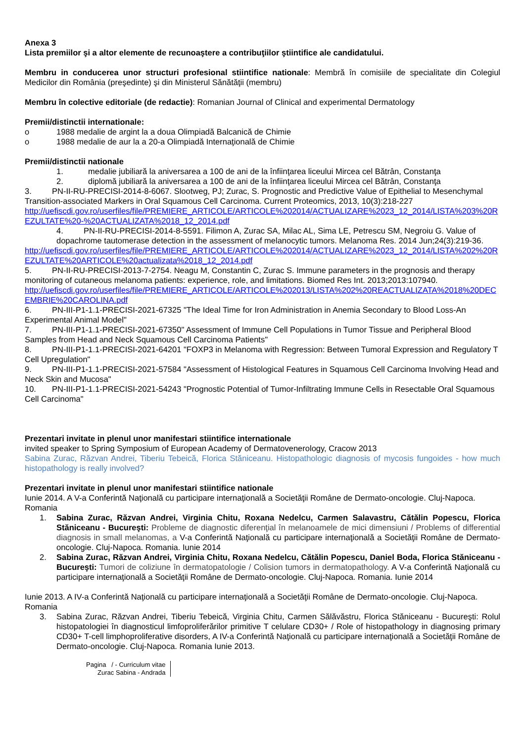Anexa 3
Lista premiilor şi a altor elemente de recunoaştere a contribuţiilor ştiintifice ale candidatului.
Membru in conducerea unor structuri profesional stiintifice nationale: Membră în comisiile de specialitate din Colegiul Medicilor din România (preşedinte) şi din Ministerul Sănătăţii (membru)
Membru în colective editoriale (de redactie): Romanian Journal of Clinical and experimental Dermatology
Premii/distinctii internationale:
o 1988 medalie de argint la a doua Olimpiadă Balcanică de Chimie
o 1988 medalie de aur la a 20-a Olimpiadă Internaţională de Chimie
Premii/distinctii nationale
1. medalie jubiliară la aniversarea a 100 de ani de la înfiinţarea liceului Mircea cel Bătrân, Constanţa
2. diplomă jubiliară la aniversarea a 100 de ani de la înfiinţarea liceului Mircea cel Bătrân, Constanţa
3. PN-II-RU-PRECISI-2014-8-6067. Slootweg, PJ; Zurac, S. Prognostic and Predictive Value of Epithelial to Mesenchymal Transition-associated Markers in Oral Squamous Cell Carcinoma. Current Proteomics, 2013, 10(3):218-227
http://uefiscdi.gov.ro/userfiles/file/PREMIERE_ARTICOLE/ARTICOLE%202014/ACTUALIZARE%2023_12_2014/LISTA%203%20REZULTATE%20-%20ACTUALIZATA%2018_12_2014.pdf
4. PN-II-RU-PRECISI-2014-8-5591. Filimon A, Zurac SA, Milac AL, Sima LE, Petrescu SM, Negroiu G. Value of dopachrome tautomerase detection in the assessment of melanocytic tumors. Melanoma Res. 2014 Jun;24(3):219-36.
http://uefiscdi.gov.ro/userfiles/file/PREMIERE_ARTICOLE/ARTICOLE%202014/ACTUALIZARE%2023_12_2014/LISTA%202%20REZULTATE%20ARTICOLE%20actualizata%2018_12_2014.pdf
5. PN-II-RU-PRECISI-2013-7-2754. Neagu M, Constantin C, Zurac S. Immune parameters in the prognosis and therapy monitoring of cutaneous melanoma patients: experience, role, and limitations. Biomed Res Int. 2013;2013:107940.
http://uefiscdi.gov.ro/userfiles/file/PREMIERE_ARTICOLE/ARTICOLE%202013/LISTA%202%20REACTUALIZATA%2018%20DECEMBRIE%20CAROLINA.pdf
6. PN-III-P1-1.1-PRECISI-2021-67325 "The Ideal Time for Iron Administration in Anemia Secondary to Blood Loss-An Experimental Animal Model"
7. PN-III-P1-1.1-PRECISI-2021-67350" Assessment of Immune Cell Populations in Tumor Tissue and Peripheral Blood Samples from Head and Neck Squamous Cell Carcinoma Patients"
8. PN-III-P1-1.1-PRECISI-2021-64201 "FOXP3 in Melanoma with Regression: Between Tumoral Expression and Regulatory T Cell Upregulation"
9. PN-III-P1-1.1-PRECISI-2021-57584 "Assessment of Histological Features in Squamous Cell Carcinoma Involving Head and Neck Skin and Mucosa"
10. PN-III-P1-1.1-PRECISI-2021-54243 "Prognostic Potential of Tumor-Infiltrating Immune Cells in Resectable Oral Squamous Cell Carcinoma"
Prezentari invitate in plenul unor manifestari stiintifice internationale
invited speaker to Spring Symposium of European Academy of Dermatovenerology, Cracow 2013
Sabina Zurac, Răzvan Andrei, Tiberiu Tebeică, Florica Stăniceanu. Histopathologic diagnosis of mycosis fungoides - how much histopathology is really involved?
Prezentari invitate in plenul unor manifestari stiintifice nationale
Iunie 2014. A V-a Conferintă Naţională cu participare internaţională a Societăţii Române de Dermato-oncologie. Cluj-Napoca. Romania
1. Sabina Zurac, Răzvan Andrei, Virginia Chitu, Roxana Nedelcu, Carmen Salavastru, Cătălin Popescu, Florica Stăniceanu - Bucureşti: Probleme de diagnostic diferenţial în melanoamele de mici dimensiuni / Problems of differential diagnosis in small melanomas, a V-a Conferintă Naţională cu participare internaţională a Societăţii Române de Dermato-oncologie. Cluj-Napoca. Romania. Iunie 2014
2. Sabina Zurac, Răzvan Andrei, Virginia Chitu, Roxana Nedelcu, Cătălin Popescu, Daniel Boda, Florica Stăniceanu - Bucureşti: Tumori de coliziune în dermatopatologie / Colision tumors in dermatopathology. A V-a Conferintă Naţională cu participare internaţională a Societăţii Române de Dermato-oncologie. Cluj-Napoca. Romania. Iunie 2014
Iunie 2013. A IV-a Conferintă Naţională cu participare internaţională a Societăţii Române de Dermato-oncologie. Cluj-Napoca. Romania
3. Sabina Zurac, Răzvan Andrei, Tiberiu Tebeică, Virginia Chitu, Carmen Sălăvăstru, Florica Stăniceanu - Bucureşti: Rolul histopatologiei în diagnosticul limfoproliferărilor primitive T celulare CD30+ / Role of histopathology in diagnosing primary CD30+ T-cell limphoproliferative disorders, A IV-a Conferintă Naţională cu participare internaţională a Societăţii Române de Dermato-oncologie. Cluj-Napoca. Romania Iunie 2013.
Pagina / - Curriculum vitae
Zurac Sabina - Andrada